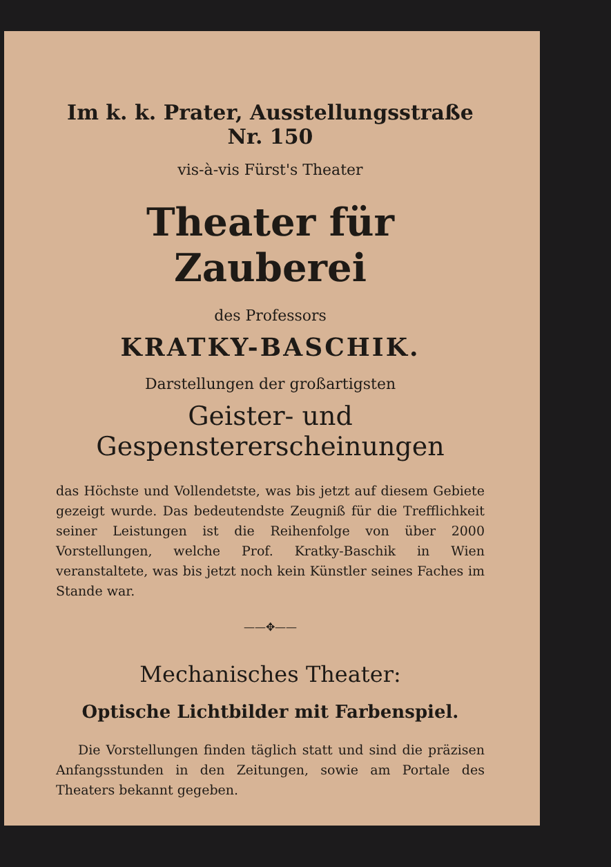Im k. k. Prater, Ausstellungsstraße Nr. 150
vis-à-vis Fürst's Theater
Theater für Zauberei
des Professors
KRATKY-BASCHIK.
Darstellungen der großartigsten
Geister- und Gespenstererscheinungen
das Höchste und Vollendetste, was bis jetzt auf diesem Gebiete gezeigt wurde. Das bedeutendste Zeugniß für die Trefflichkeit seiner Leistungen ist die Reihenfolge von über 2000 Vorstellungen, welche Prof. Kratky-Baschik in Wien veranstaltete, was bis jetzt noch kein Künstler seines Faches im Stande war.
——✥——
Mechanisches Theater:
Optische Lichtbilder mit Farbenspiel.
Die Vorstellungen finden täglich statt und sind die präzisen Anfangsstunden in den Zeitungen, sowie am Portale des Theaters bekannt gegeben.